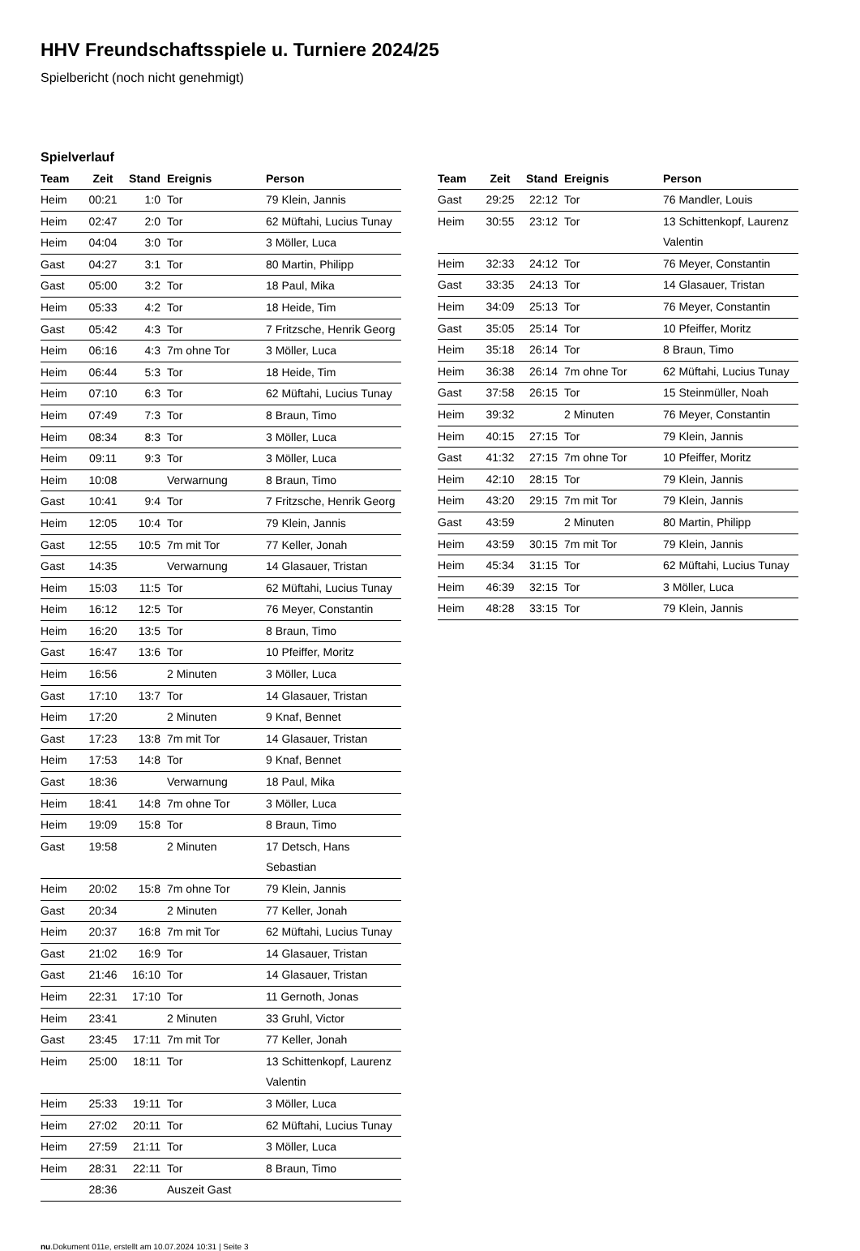HHV Freundschaftsspiele u. Turniere 2024/25
Spielbericht (noch nicht genehmigt)
Spielverlauf
| Team | Zeit | Stand | Ereignis | Person |
| --- | --- | --- | --- | --- |
| Heim | 00:21 | 1:0 | Tor | 79 Klein, Jannis |
| Heim | 02:47 | 2:0 | Tor | 62 Müftahi, Lucius Tunay |
| Heim | 04:04 | 3:0 | Tor | 3 Möller, Luca |
| Gast | 04:27 | 3:1 | Tor | 80 Martin, Philipp |
| Gast | 05:00 | 3:2 | Tor | 18 Paul, Mika |
| Heim | 05:33 | 4:2 | Tor | 18 Heide, Tim |
| Gast | 05:42 | 4:3 | Tor | 7 Fritzsche, Henrik Georg |
| Heim | 06:16 | 4:3 | 7m ohne Tor | 3 Möller, Luca |
| Heim | 06:44 | 5:3 | Tor | 18 Heide, Tim |
| Heim | 07:10 | 6:3 | Tor | 62 Müftahi, Lucius Tunay |
| Heim | 07:49 | 7:3 | Tor | 8 Braun, Timo |
| Heim | 08:34 | 8:3 | Tor | 3 Möller, Luca |
| Heim | 09:11 | 9:3 | Tor | 3 Möller, Luca |
| Heim | 10:08 | | Verwarnung | 8 Braun, Timo |
| Gast | 10:41 | 9:4 | Tor | 7 Fritzsche, Henrik Georg |
| Heim | 12:05 | 10:4 | Tor | 79 Klein, Jannis |
| Gast | 12:55 | 10:5 | 7m mit Tor | 77 Keller, Jonah |
| Gast | 14:35 | | Verwarnung | 14 Glasauer, Tristan |
| Heim | 15:03 | 11:5 | Tor | 62 Müftahi, Lucius Tunay |
| Heim | 16:12 | 12:5 | Tor | 76 Meyer, Constantin |
| Heim | 16:20 | 13:5 | Tor | 8 Braun, Timo |
| Gast | 16:47 | 13:6 | Tor | 10 Pfeiffer, Moritz |
| Heim | 16:56 | | 2 Minuten | 3 Möller, Luca |
| Gast | 17:10 | 13:7 | Tor | 14 Glasauer, Tristan |
| Heim | 17:20 | | 2 Minuten | 9 Knaf, Bennet |
| Gast | 17:23 | 13:8 | 7m mit Tor | 14 Glasauer, Tristan |
| Heim | 17:53 | 14:8 | Tor | 9 Knaf, Bennet |
| Gast | 18:36 | | Verwarnung | 18 Paul, Mika |
| Heim | 18:41 | 14:8 | 7m ohne Tor | 3 Möller, Luca |
| Heim | 19:09 | 15:8 | Tor | 8 Braun, Timo |
| Gast | 19:58 | | 2 Minuten | 17 Detsch, Hans Sebastian |
| Heim | 20:02 | 15:8 | 7m ohne Tor | 79 Klein, Jannis |
| Gast | 20:34 | | 2 Minuten | 77 Keller, Jonah |
| Heim | 20:37 | 16:8 | 7m mit Tor | 62 Müftahi, Lucius Tunay |
| Gast | 21:02 | 16:9 | Tor | 14 Glasauer, Tristan |
| Gast | 21:46 | 16:10 | Tor | 14 Glasauer, Tristan |
| Heim | 22:31 | 17:10 | Tor | 11 Gernoth, Jonas |
| Heim | 23:41 | | 2 Minuten | 33 Gruhl, Victor |
| Gast | 23:45 | 17:11 | 7m mit Tor | 77 Keller, Jonah |
| Heim | 25:00 | 18:11 | Tor | 13 Schittenkopf, Laurenz Valentin |
| Heim | 25:33 | 19:11 | Tor | 3 Möller, Luca |
| Heim | 27:02 | 20:11 | Tor | 62 Müftahi, Lucius Tunay |
| Heim | 27:59 | 21:11 | Tor | 3 Möller, Luca |
| Heim | 28:31 | 22:11 | Tor | 8 Braun, Timo |
| | 28:36 | | Auszeit Gast | |
| Team | Zeit | Stand | Ereignis | Person |
| --- | --- | --- | --- | --- |
| Gast | 29:25 | 22:12 | Tor | 76 Mandler, Louis |
| Heim | 30:55 | 23:12 | Tor | 13 Schittenkopf, Laurenz Valentin |
| Heim | 32:33 | 24:12 | Tor | 76 Meyer, Constantin |
| Gast | 33:35 | 24:13 | Tor | 14 Glasauer, Tristan |
| Heim | 34:09 | 25:13 | Tor | 76 Meyer, Constantin |
| Gast | 35:05 | 25:14 | Tor | 10 Pfeiffer, Moritz |
| Heim | 35:18 | 26:14 | Tor | 8 Braun, Timo |
| Heim | 36:38 | 26:14 | 7m ohne Tor | 62 Müftahi, Lucius Tunay |
| Gast | 37:58 | 26:15 | Tor | 15 Steinmüller, Noah |
| Heim | 39:32 | | 2 Minuten | 76 Meyer, Constantin |
| Heim | 40:15 | 27:15 | Tor | 79 Klein, Jannis |
| Gast | 41:32 | 27:15 | 7m ohne Tor | 10 Pfeiffer, Moritz |
| Heim | 42:10 | 28:15 | Tor | 79 Klein, Jannis |
| Heim | 43:20 | 29:15 | 7m mit Tor | 79 Klein, Jannis |
| Gast | 43:59 | | 2 Minuten | 80 Martin, Philipp |
| Heim | 43:59 | 30:15 | 7m mit Tor | 79 Klein, Jannis |
| Heim | 45:34 | 31:15 | Tor | 62 Müftahi, Lucius Tunay |
| Heim | 46:39 | 32:15 | Tor | 3 Möller, Luca |
| Heim | 48:28 | 33:15 | Tor | 79 Klein, Jannis |
nu.Dokument 011e, erstellt am 10.07.2024 10:31 | Seite 3